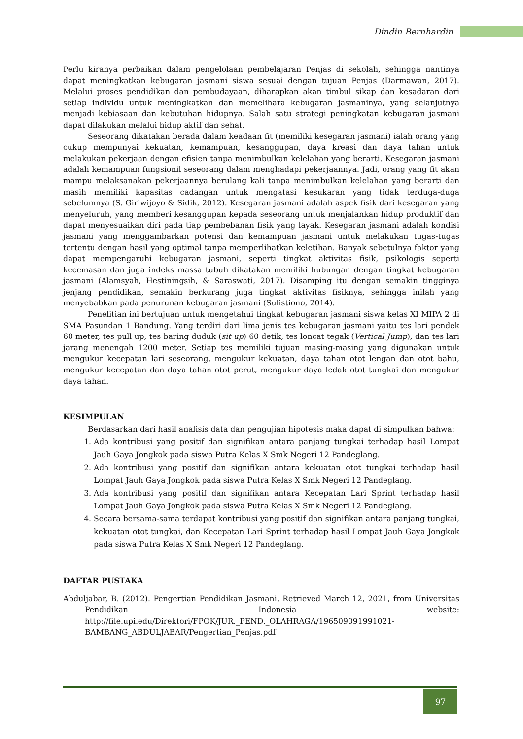Dindin Bernhardin
Perlu kiranya perbaikan dalam pengelolaan pembelajaran Penjas di sekolah, sehingga nantinya dapat meningkatkan kebugaran jasmani siswa sesuai dengan tujuan Penjas (Darmawan, 2017). Melalui proses pendidikan dan pembudayaan, diharapkan akan timbul sikap dan kesadaran dari setiap individu untuk meningkatkan dan memelihara kebugaran jasmaninya, yang selanjutnya menjadi kebiasaan dan kebutuhan hidupnya. Salah satu strategi peningkatan kebugaran jasmani dapat dilakukan melalui hidup aktif dan sehat.
Seseorang dikatakan berada dalam keadaan fit (memiliki kesegaran jasmani) ialah orang yang cukup mempunyai kekuatan, kemampuan, kesanggupan, daya kreasi dan daya tahan untuk melakukan pekerjaan dengan efisien tanpa menimbulkan kelelahan yang berarti. Kesegaran jasmani adalah kemampuan fungsionil seseorang dalam menghadapi pekerjaannya. Jadi, orang yang fit akan mampu melaksanakan pekerjaannya berulang kali tanpa menimbulkan kelelahan yang berarti dan masih memiliki kapasitas cadangan untuk mengatasi kesukaran yang tidak terduga-duga sebelumnya (S. Giriwijoyo & Sidik, 2012). Kesegaran jasmani adalah aspek fisik dari kesegaran yang menyeluruh, yang memberi kesanggupan kepada seseorang untuk menjalankan hidup produktif dan dapat menyesuaikan diri pada tiap pembebanan fisik yang layak. Kesegaran jasmani adalah kondisi jasmani yang menggambarkan potensi dan kemampuan jasmani untuk melakukan tugas-tugas tertentu dengan hasil yang optimal tanpa memperlihatkan keletihan. Banyak sebetulnya faktor yang dapat mempengaruhi kebugaran jasmani, seperti tingkat aktivitas fisik, psikologis seperti kecemasan dan juga indeks massa tubuh dikatakan memiliki hubungan dengan tingkat kebugaran jasmani (Alamsyah, Hestiningsih, & Saraswati, 2017). Disamping itu dengan semakin tingginya jenjang pendidikan, semakin berkurang juga tingkat aktivitas fisiknya, sehingga inilah yang menyebabkan pada penurunan kebugaran jasmani (Sulistiono, 2014).
Penelitian ini bertujuan untuk mengetahui tingkat kebugaran jasmani siswa kelas XI MIPA 2 di SMA Pasundan 1 Bandung. Yang terdiri dari lima jenis tes kebugaran jasmani yaitu tes lari pendek 60 meter, tes pull up, tes baring duduk (sit up) 60 detik, tes loncat tegak (Vertical Jump), dan tes lari jarang menengah 1200 meter. Setiap tes memiliki tujuan masing-masing yang digunakan untuk mengukur kecepatan lari seseorang, mengukur kekuatan, daya tahan otot lengan dan otot bahu, mengukur kecepatan dan daya tahan otot perut, mengukur daya ledak otot tungkai dan mengukur daya tahan.
KESIMPULAN
Berdasarkan dari hasil analisis data dan pengujian hipotesis maka dapat di simpulkan bahwa:
1. Ada kontribusi yang positif dan signifikan antara panjang tungkai terhadap hasil Lompat Jauh Gaya Jongkok pada siswa Putra Kelas X Smk Negeri 12 Pandeglang.
2. Ada kontribusi yang positif dan signifikan antara kekuatan otot tungkai terhadap hasil Lompat Jauh Gaya Jongkok pada siswa Putra Kelas X Smk Negeri 12 Pandeglang.
3. Ada kontribusi yang positif dan signifikan antara Kecepatan Lari Sprint terhadap hasil Lompat Jauh Gaya Jongkok pada siswa Putra Kelas X Smk Negeri 12 Pandeglang.
4. Secara bersama-sama terdapat kontribusi yang positif dan signifikan antara panjang tungkai, kekuatan otot tungkai, dan Kecepatan Lari Sprint terhadap hasil Lompat Jauh Gaya Jongkok pada siswa Putra Kelas X Smk Negeri 12 Pandeglang.
DAFTAR PUSTAKA
Abduljabar, B. (2012). Pengertian Pendidikan Jasmani. Retrieved March 12, 2021, from Universitas Pendidikan Indonesia website: http://file.upi.edu/Direktori/FPOK/JUR._PEND._OLAHRAGA/196509091991021-BAMBANG_ABDULJABAR/Pengertian_Penjas.pdf
97